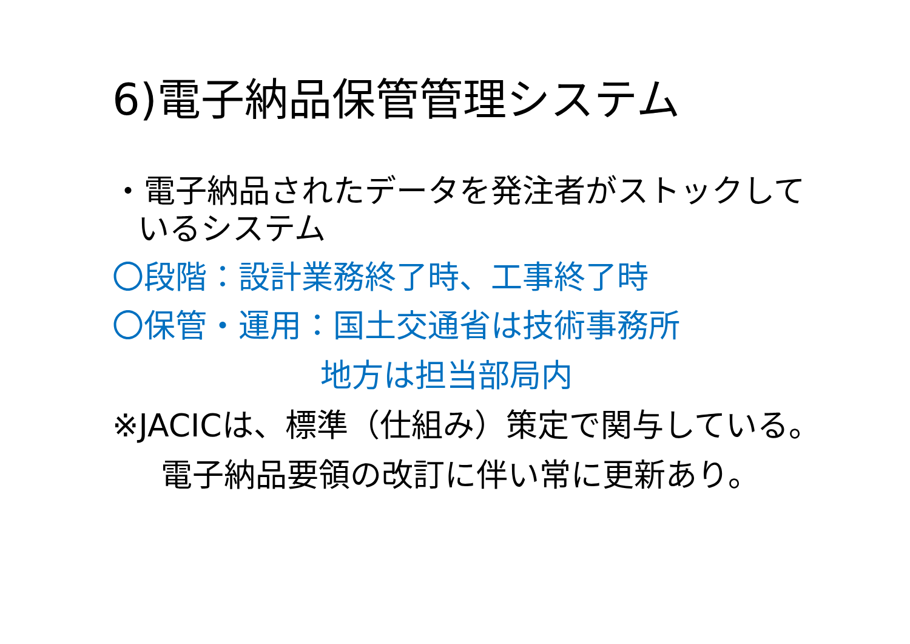6)電子納品保管管理システム
・電子納品されたデータを発注者がストックして
いるシステム
〇段階：設計業務終了時、工事終了時
〇保管・運用：国土交通省は技術事務所
地方は担当部局内
※JACICは、標準（仕組み）策定で関与している。
電子納品要領の改訂に伴い常に更新あり。